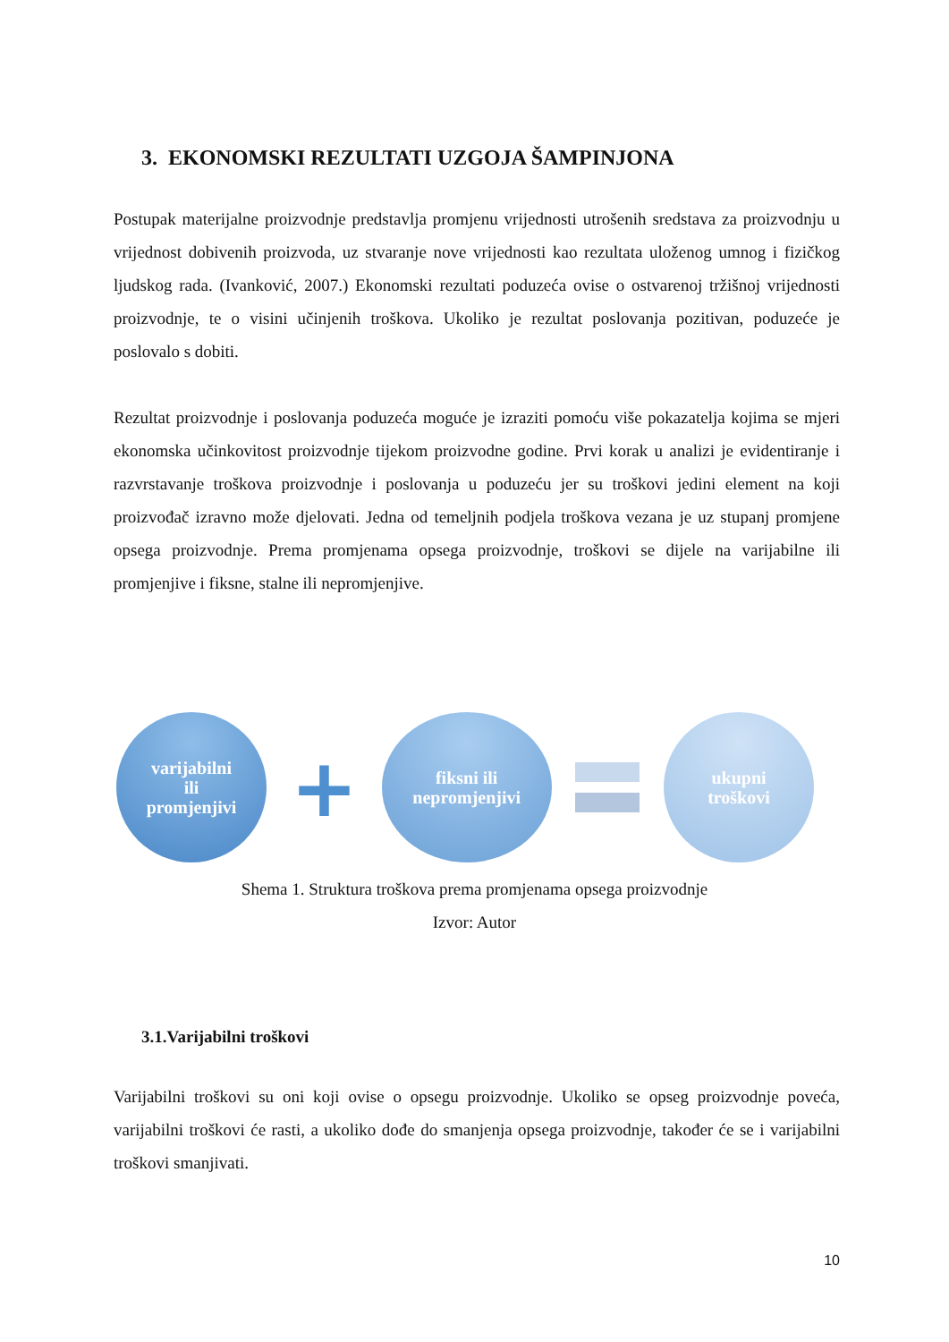3. EKONOMSKI REZULTATI UZGOJA ŠAMPINJONA
Postupak materijalne proizvodnje predstavlja promjenu vrijednosti utrošenih sredstava za proizvodnju u vrijednost dobivenih proizvoda, uz stvaranje nove vrijednosti kao rezultata uloženog umnog i fizičkog ljudskog rada. (Ivanković, 2007.) Ekonomski rezultati poduzeća ovise o ostvarenoj tržišnoj vrijednosti proizvodnje, te o visini učinjenih troškova. Ukoliko je rezultat poslovanja pozitivan, poduzeće je poslovalo s dobiti.
Rezultat proizvodnje i poslovanja poduzeća moguće je izraziti pomoću više pokazatelja kojima se mjeri ekonomska učinkovitost proizvodnje tijekom proizvodne godine. Prvi korak u analizi je evidentiranje i razvrstavanje troškova proizvodnje i poslovanja u poduzeću jer su troškovi jedini element na koji proizvođač izravno može djelovati. Jedna od temeljnih podjela troškova vezana je uz stupanj promjene opsega proizvodnje. Prema promjenama opsega proizvodnje, troškovi se dijele na varijabilne ili promjenjive i fiksne, stalne ili nepromjenjive.
varijabilni
ili
promjenjivi
+
fiksni ili
nepromjenjivi
ukupni
troškovi
Shema 1. Struktura troškova prema promjenama opsega proizvodnje
Izvor: Autor
3.1.Varijabilni troškovi
Varijabilni troškovi su oni koji ovise o opsegu proizvodnje. Ukoliko se opseg proizvodnje poveća, varijabilni troškovi će rasti, a ukoliko dođe do smanjenja opsega proizvodnje, također će se i varijabilni troškovi smanjivati.
10